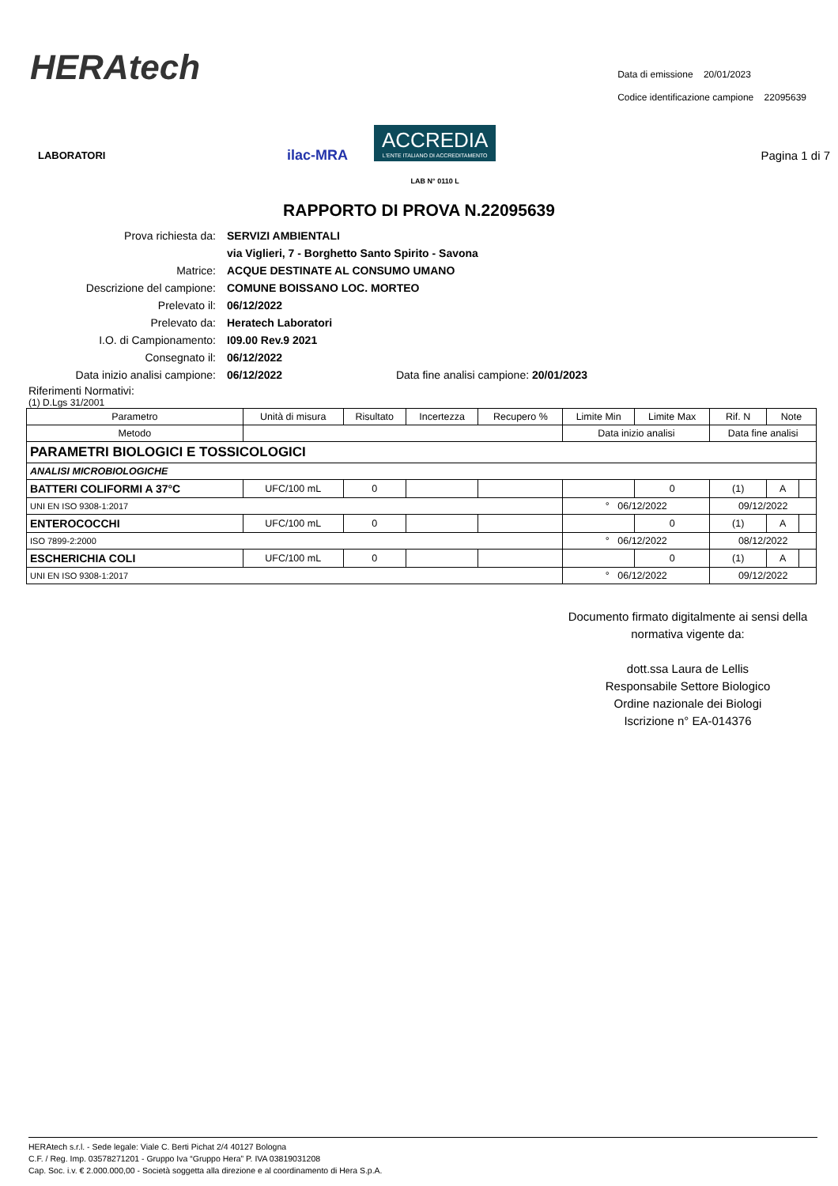HERAtech
Data di emissione 20/01/2023
Codice identificazione campione 22095639
LABORATORI ilac-MRA
ACCREDIA
L'ENTE ITALIANO DI ACCREDITAMENTO
LAB N° 0110 L
Pagina 1 di 7
RAPPORTO DI PROVA N.22095639
| Prova richiesta da: | SERVIZI AMBIENTALI |
| | via Viglieri, 7 - Borghetto Santo Spirito - Savona |
| Matrice: | ACQUE DESTINATE AL CONSUMO UMANO |
| Descrizione del campione: | COMUNE BOISSANO LOC. MORTEO |
| Prelevato il: | 06/12/2022 |
| Prelevato da: | Heratech Laboratori |
| I.O. di Campionamento: | I09.00 Rev.9 2021 |
| Consegnato il: | 06/12/2022 |
| Data inizio analisi campione: | 06/12/2022 Data fine analisi campione: 20/01/2023 |
Riferimenti Normativi:
(1) D.Lgs 31/2001
| Parametro | Unità di misura | Risultato | Incertezza | Recupero % | Limite Min | Limite Max | Rif. N | Note | |
| --- | --- | --- | --- | --- | --- | --- | --- | --- | --- |
| Metodo | | | | | Data inizio analisi | | Data fine analisi | | |
| PARAMETRI BIOLOGICI E TOSSICOLOGICI | | | | | | | | | |
| ANALISI MICROBIOLOGICHE | | | | | | | | | |
| BATTERI COLIFORMI A 37°C | UFC/100 mL | 0 | | | | 0 | (1) | A | |
| UNI EN ISO 9308-1:2017 | | | | | ° 06/12/2022 | | 09/12/2022 | | |
| ENTEROCOCCHI | UFC/100 mL | 0 | | | | 0 | (1) | A | |
| ISO 7899-2:2000 | | | | | ° 06/12/2022 | | 08/12/2022 | | |
| ESCHERICHIA COLI | UFC/100 mL | 0 | | | | 0 | (1) | A | |
| UNI EN ISO 9308-1:2017 | | | | | ° 06/12/2022 | | 09/12/2022 | | |
Documento firmato digitalmente ai sensi della normativa vigente da:
dott.ssa Laura de Lellis
Responsabile Settore Biologico
Ordine nazionale dei Biologi
Iscrizione n° EA-014376
HERAtech s.r.l. - Sede legale: Viale C. Berti Pichat 2/4 40127 Bologna
C.F. / Reg. Imp. 03578271201 - Gruppo Iva “Gruppo Hera” P. IVA 03819031208
Cap. Soc. i.v. € 2.000.000,00 - Società soggetta alla direzione e al coordinamento di Hera S.p.A.